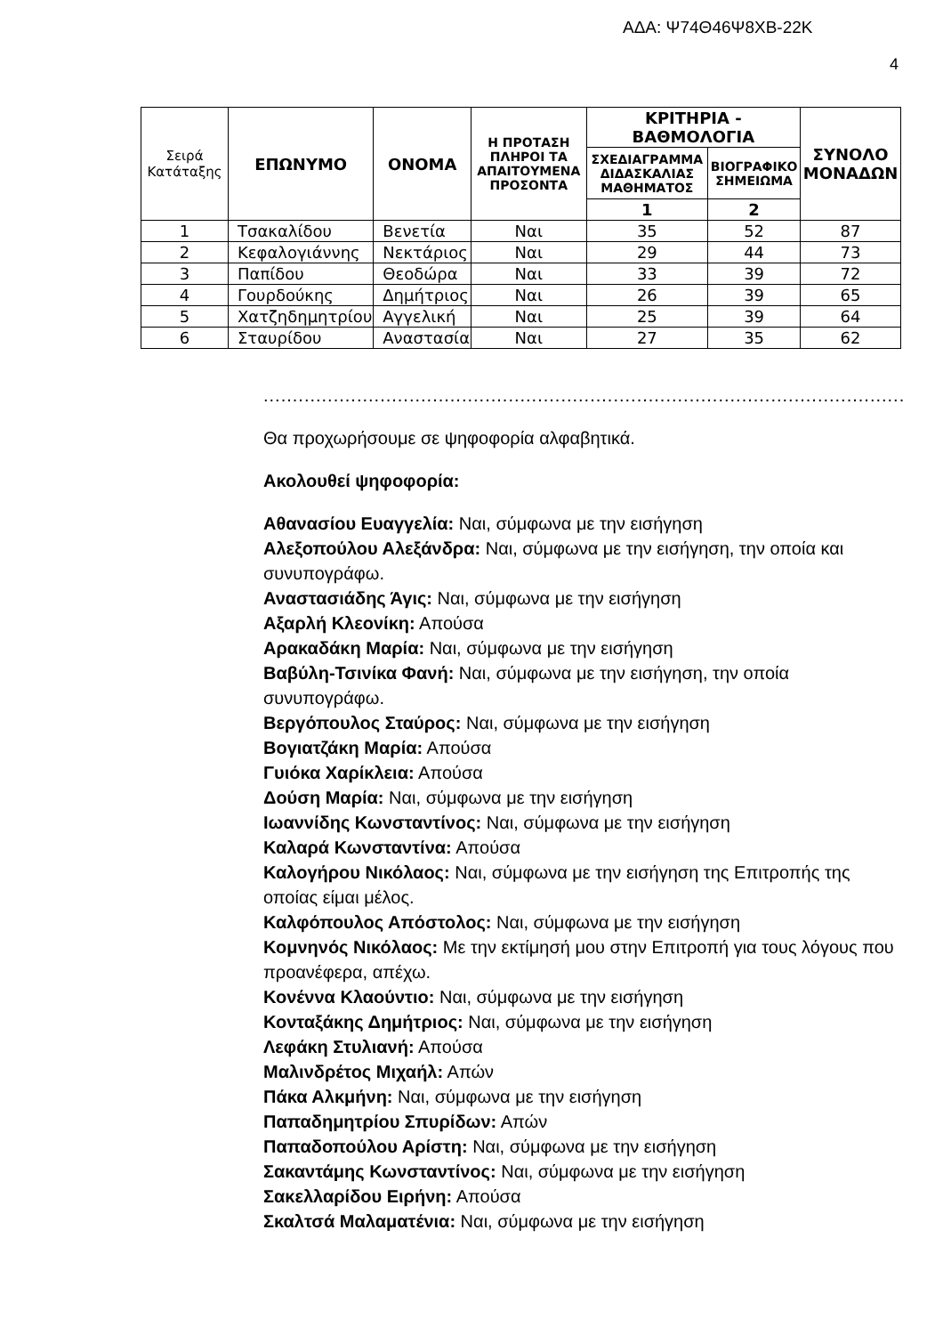ΑΔΑ: Ψ74Θ46Ψ8ΧΒ-22Κ
4
| Σειρά Κατάταξης | ΕΠΩΝΥΜΟ | ΟΝΟΜΑ | Η ΠΡΟΤΑΣΗ ΠΛΗΡΟΙ ΤΑ ΑΠΑΙΤΟΥΜΕΝΑ ΠΡΟΣΟΝΤΑ | ΚΡΙΤΗΡΙΑ - ΒΑΘΜΟΛΟΓΙΑ | | ΣΥΝΟΛΟ ΜΟΝΑΔΩΝ |
| --- | --- | --- | --- | --- | --- | --- |
| | | | | ΣΧΕΔΙΑΓΡΑΜΜΑ ΔΙΔΑΣΚΑΛΙΑΣ ΜΑΘΗΜΑΤΟΣ | ΒΙΟΓΡΑΦΙΚΟ ΣΗΜΕΙΩΜΑ | |
| | | | | 1 | 2 | |
| 1 | Τσακαλίδου | Βενετία | Ναι | 35 | 52 | 87 |
| 2 | Κεφαλογιάννης | Νεκτάριος | Ναι | 29 | 44 | 73 |
| 3 | Παπίδου | Θεοδώρα | Ναι | 33 | 39 | 72 |
| 4 | Γουρδούκης | Δημήτριος | Ναι | 26 | 39 | 65 |
| 5 | Χατζηδημητρίου | Αγγελική | Ναι | 25 | 39 | 64 |
| 6 | Σταυρίδου | Αναστασία | Ναι | 27 | 35 | 62 |
....................................................................................................................
Θα προχωρήσουμε σε ψηφοφορία αλφαβητικά.
Ακολουθεί ψηφοφορία:
Αθανασίου Ευαγγελία: Ναι, σύμφωνα με την εισήγηση
Αλεξοπούλου Αλεξάνδρα: Ναι, σύμφωνα με την εισήγηση, την οποία και συνυπογράφω.
Αναστασιάδης Άγις: Ναι, σύμφωνα με την εισήγηση
Αξαρλή Κλεονίκη: Απούσα
Αρακαδάκη Μαρία: Ναι, σύμφωνα με την εισήγηση
Βαβύλη-Τσινίκα Φανή: Ναι, σύμφωνα με την εισήγηση, την οποία συνυπογράφω.
Βεργόπουλος Σταύρος: Ναι, σύμφωνα με την εισήγηση
Βογιατζάκη Μαρία: Απούσα
Γυιόκα Χαρίκλεια: Απούσα
Δούση Μαρία: Ναι, σύμφωνα με την εισήγηση
Ιωαννίδης Κωνσταντίνος: Ναι, σύμφωνα με την εισήγηση
Καλαρά Κωνσταντίνα: Απούσα
Καλογήρου Νικόλαος: Ναι, σύμφωνα με την εισήγηση της Επιτροπής της οποίας είμαι μέλος.
Καλφόπουλος Απόστολος: Ναι, σύμφωνα με την εισήγηση
Κομνηνός Νικόλαος: Με την εκτίμησή μου στην Επιτροπή για τους λόγους που προανέφερα, απέχω.
Κονέννα Κλαούντιο: Ναι, σύμφωνα με την εισήγηση
Κονταξάκης Δημήτριος: Ναι, σύμφωνα με την εισήγηση
Λεφάκη Στυλιανή: Απούσα
Μαλινδρέτος Μιχαήλ: Απών
Πάκα Αλκμήνη: Ναι, σύμφωνα με την εισήγηση
Παπαδημητρίου Σπυρίδων: Απών
Παπαδοπούλου Αρίστη: Ναι, σύμφωνα με την εισήγηση
Σακαντάμης Κωνσταντίνος: Ναι, σύμφωνα με την εισήγηση
Σακελλαρίδου Ειρήνη: Απούσα
Σκαλτσά Μαλαματένια: Ναι, σύμφωνα με την εισήγηση